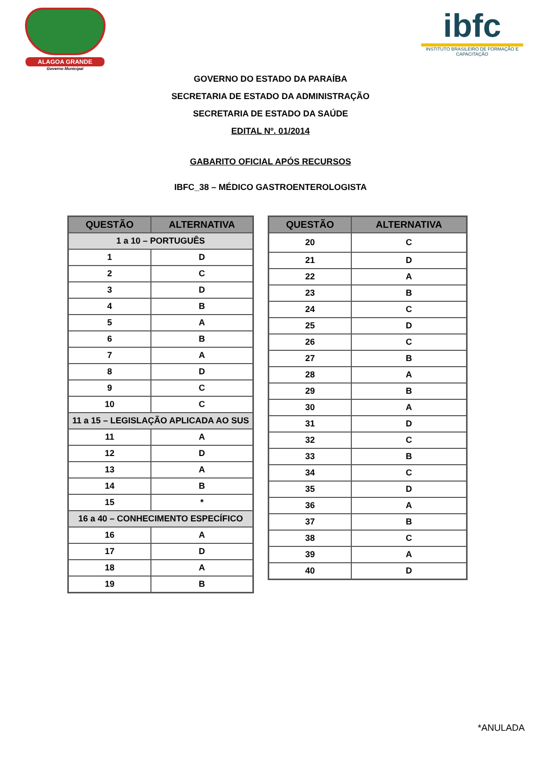ALAGOA GRANDE
Governo Municipal
ibfc
INSTITUTO BRASILEIRO DE FORMAÇÃO E CAPACITAÇÃO
GOVERNO DO ESTADO DA PARAÍBA
SECRETARIA DE ESTADO DA ADMINISTRAÇÃO
SECRETARIA DE ESTADO DA SAÚDE
EDITAL Nº. 01/2014
GABARITO OFICIAL APÓS RECURSOS
IBFC_38 – MÉDICO GASTROENTEROLOGISTA
| QUESTÃO | ALTERNATIVA |
| --- | --- |
| 1 a 10 – PORTUGUÊS | |
| 1 | D |
| 2 | C |
| 3 | D |
| 4 | B |
| 5 | A |
| 6 | B |
| 7 | A |
| 8 | D |
| 9 | C |
| 10 | C |
| 11 a 15 – LEGISLAÇÃO APLICADA AO SUS | |
| 11 | A |
| 12 | D |
| 13 | A |
| 14 | B |
| 15 | * |
| 16 a 40 – CONHECIMENTO ESPECÍFICO | |
| 16 | A |
| 17 | D |
| 18 | A |
| 19 | B |
| QUESTÃO | ALTERNATIVA |
| --- | --- |
| 20 | C |
| 21 | D |
| 22 | A |
| 23 | B |
| 24 | C |
| 25 | D |
| 26 | C |
| 27 | B |
| 28 | A |
| 29 | B |
| 30 | A |
| 31 | D |
| 32 | C |
| 33 | B |
| 34 | C |
| 35 | D |
| 36 | A |
| 37 | B |
| 38 | C |
| 39 | A |
| 40 | D |
*ANULADA